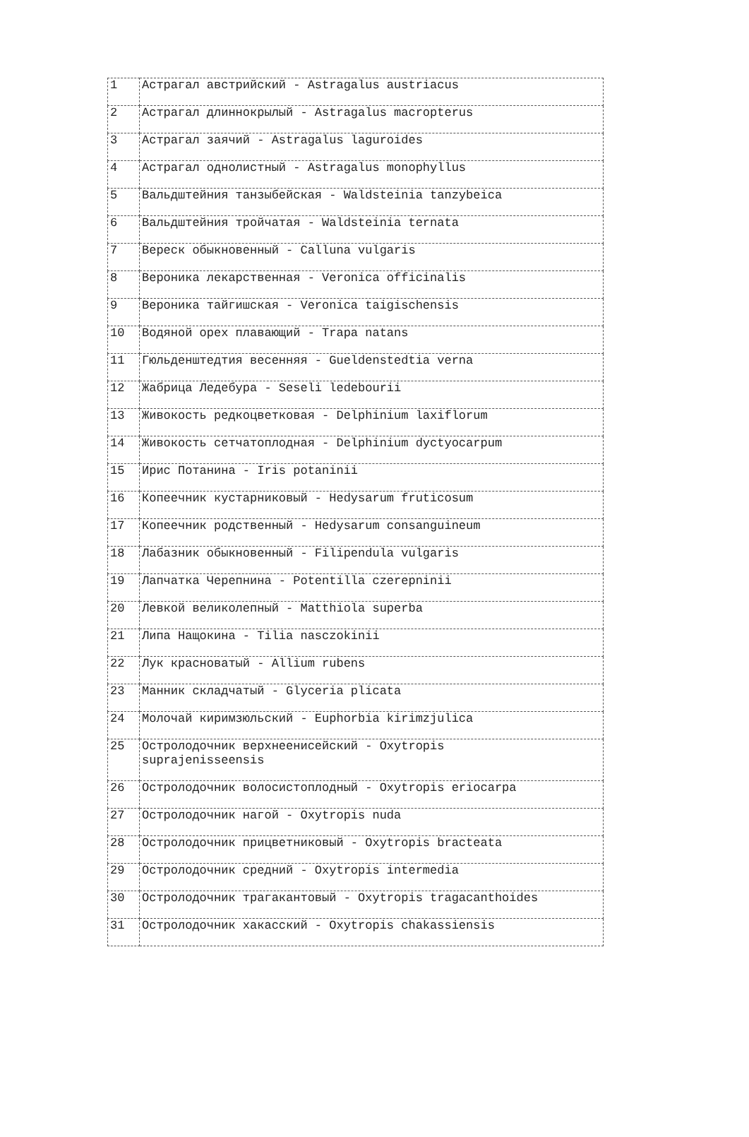| 1 | Астрагал австрийский - Astragalus austriacus |
| 2 | Астрагал длиннокрылый - Astragalus macropterus |
| 3 | Астрагал заячий - Astragalus laguroides |
| 4 | Астрагал однолистный - Astragalus monophyllus |
| 5 | Вальдштейния танзыбейская - Waldsteinia tanzybeica |
| 6 | Вальдштейния тройчатая - Waldsteinia ternata |
| 7 | Вереск обыкновенный - Calluna vulgaris |
| 8 | Вероника лекарственная - Veronica officinalis |
| 9 | Вероника тайгишская - Veronica taigischensis |
| 10 | Водяной орех плавающий - Trapa natans |
| 11 | Гюльденштедтия весенняя - Gueldenstedtia verna |
| 12 | Жабрица Ледебура - Seseli ledebourii |
| 13 | Живокость редкоцветковая - Delphinium laxiflorum |
| 14 | Живокость сетчатоплодная - Delphinium dyctyocarpum |
| 15 | Ирис Потанина - Iris potaninii |
| 16 | Копеечник кустарниковый - Hedysarum fruticosum |
| 17 | Копеечник родственный - Hedysarum consanguineum |
| 18 | Лабазник обыкновенный - Filipendula vulgaris |
| 19 | Лапчатка Черепнина - Potentilla czerepninii |
| 20 | Левкой великолепный - Matthiola superba |
| 21 | Липа Нащокина - Tilia nasczokinii |
| 22 | Лук красноватый - Allium rubens |
| 23 | Манник складчатый - Glyceria plicata |
| 24 | Молочай киримзюльский - Euphorbia kirimzjulica |
| 25 | Остролодочник верхнеенисейский - Oxytropis suprajenisseensis |
| 26 | Остролодочник волосистоплодный - Oxytropis eriocarpa |
| 27 | Остролодочник нагой - Oxytropis nuda |
| 28 | Остролодочник прицветниковый - Oxytropis bracteata |
| 29 | Остролодочник средний - Oxytropis intermedia |
| 30 | Остролодочник трагакантовый - Oxytropis tragacanthoides |
| 31 | Остролодочник хакасский - Oxytropis chakassiensis |